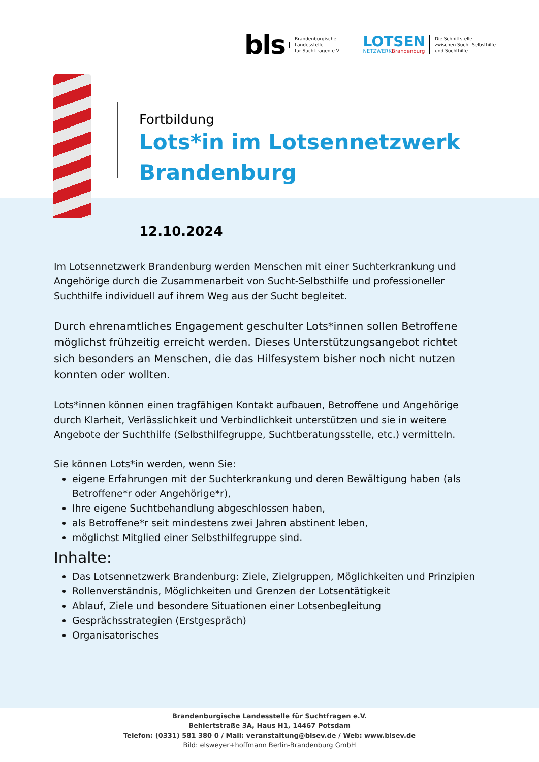bls Brandenburgische
Landesstelle
für Suchtfragen e.V.
LOTSEN
NETZWERKBrandenburg Die Schnittstelle
zwischen Sucht-Selbsthilfe
und Suchthilfe
Fortbildung
Lots*in im Lotsennetzwerk
Brandenburg
12.10.2024
Im Lotsennetzwerk Brandenburg werden Menschen mit einer Suchterkrankung und Angehörige durch die Zusammenarbeit von Sucht-Selbsthilfe und professioneller Suchthilfe individuell auf ihrem Weg aus der Sucht begleitet.
Durch ehrenamtliches Engagement geschulter Lots*innen sollen Betroffene möglichst frühzeitig erreicht werden. Dieses Unterstützungsangebot richtet sich besonders an Menschen, die das Hilfesystem bisher noch nicht nutzen konnten oder wollten.
Lots*innen können einen tragfähigen Kontakt aufbauen, Betroffene und Angehörige durch Klarheit, Verlässlichkeit und Verbindlichkeit unterstützen und sie in weitere Angebote der Suchthilfe (Selbsthilfegruppe, Suchtberatungsstelle, etc.) vermitteln.
Sie können Lots*in werden, wenn Sie:
eigene Erfahrungen mit der Suchterkrankung und deren Bewältigung haben (als Betroffene*r oder Angehörige*r),
Ihre eigene Suchtbehandlung abgeschlossen haben,
als Betroffene*r seit mindestens zwei Jahren abstinent leben,
möglichst Mitglied einer Selbsthilfegruppe sind.
Inhalte:
Das Lotsennetzwerk Brandenburg: Ziele, Zielgruppen, Möglichkeiten und Prinzipien
Rollenverständnis, Möglichkeiten und Grenzen der Lotsentätigkeit
Ablauf, Ziele und besondere Situationen einer Lotsenbegleitung
Gesprächsstrategien (Erstgespräch)
Organisatorisches
Brandenburgische Landesstelle für Suchtfragen e.V.
Behlertstraße 3A, Haus H1, 14467 Potsdam
Telefon: (0331) 581 380 0 / Mail: veranstaltung@blsev.de / Web: www.blsev.de
Bild: elsweyer+hoffmann Berlin-Brandenburg GmbH